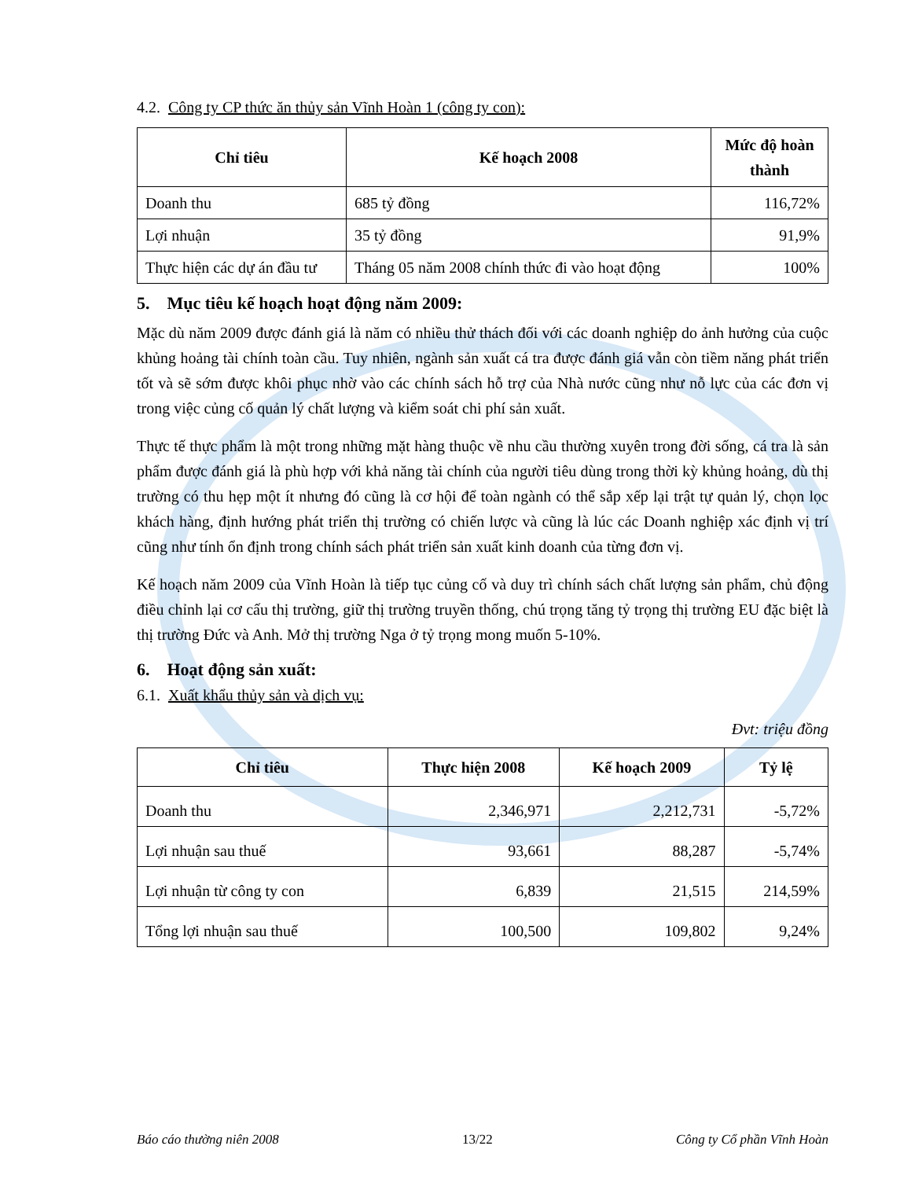4.2. Công ty CP thức ăn thủy sản Vĩnh Hoàn 1 (công ty con):
| Chỉ tiêu | Kế hoạch 2008 | Mức độ hoàn thành |
| --- | --- | --- |
| Doanh thu | 685 tỷ đồng | 116,72% |
| Lợi nhuận | 35 tỷ đồng | 91,9% |
| Thực hiện các dự án đầu tư | Tháng 05 năm 2008 chính thức đi vào hoạt động | 100% |
5. Mục tiêu kế hoạch hoạt động năm 2009:
Mặc dù năm 2009 được đánh giá là năm có nhiều thử thách đối với các doanh nghiệp do ảnh hưởng của cuộc khủng hoảng tài chính toàn cầu. Tuy nhiên, ngành sản xuất cá tra được đánh giá vẫn còn tiềm năng phát triển tốt và sẽ sớm được khôi phục nhờ vào các chính sách hỗ trợ của Nhà nước cũng như nỗ lực của các đơn vị trong việc củng cố quản lý chất lượng và kiểm soát chi phí sản xuất.
Thực tế thực phẩm là một trong những mặt hàng thuộc về nhu cầu thường xuyên trong đời sống, cá tra là sản phẩm được đánh giá là phù hợp với khả năng tài chính của người tiêu dùng trong thời kỳ khủng hoảng, dù thị trường có thu hẹp một ít nhưng đó cũng là cơ hội để toàn ngành có thể sắp xếp lại trật tự quản lý, chọn lọc khách hàng, định hướng phát triển thị trường có chiến lược và cũng là lúc các Doanh nghiệp xác định vị trí cũng như tính ổn định trong chính sách phát triển sản xuất kinh doanh của từng đơn vị.
Kế hoạch năm 2009 của Vĩnh Hoàn là tiếp tục củng cố và duy trì chính sách chất lượng sản phẩm, chủ động điều chỉnh lại cơ cấu thị trường, giữ thị trường truyền thống, chú trọng tăng tỷ trọng thị trường EU đặc biệt là thị trường Đức và Anh. Mở thị trường Nga ở tỷ trọng mong muốn 5-10%.
6. Hoạt động sản xuất:
6.1. Xuất khẩu thủy sản và dịch vụ:
Đvt: triệu đồng
| Chỉ tiêu | Thực hiện 2008 | Kế hoạch 2009 | Tỷ lệ |
| --- | --- | --- | --- |
| Doanh thu | 2,346,971 | 2,212,731 | -5,72% |
| Lợi nhuận sau thuế | 93,661 | 88,287 | -5,74% |
| Lợi nhuận từ công ty con | 6,839 | 21,515 | 214,59% |
| Tổng lợi nhuận sau thuế | 100,500 | 109,802 | 9,24% |
Báo cáo thường niên 2008 13/22 Công ty Cổ phần Vĩnh Hoàn